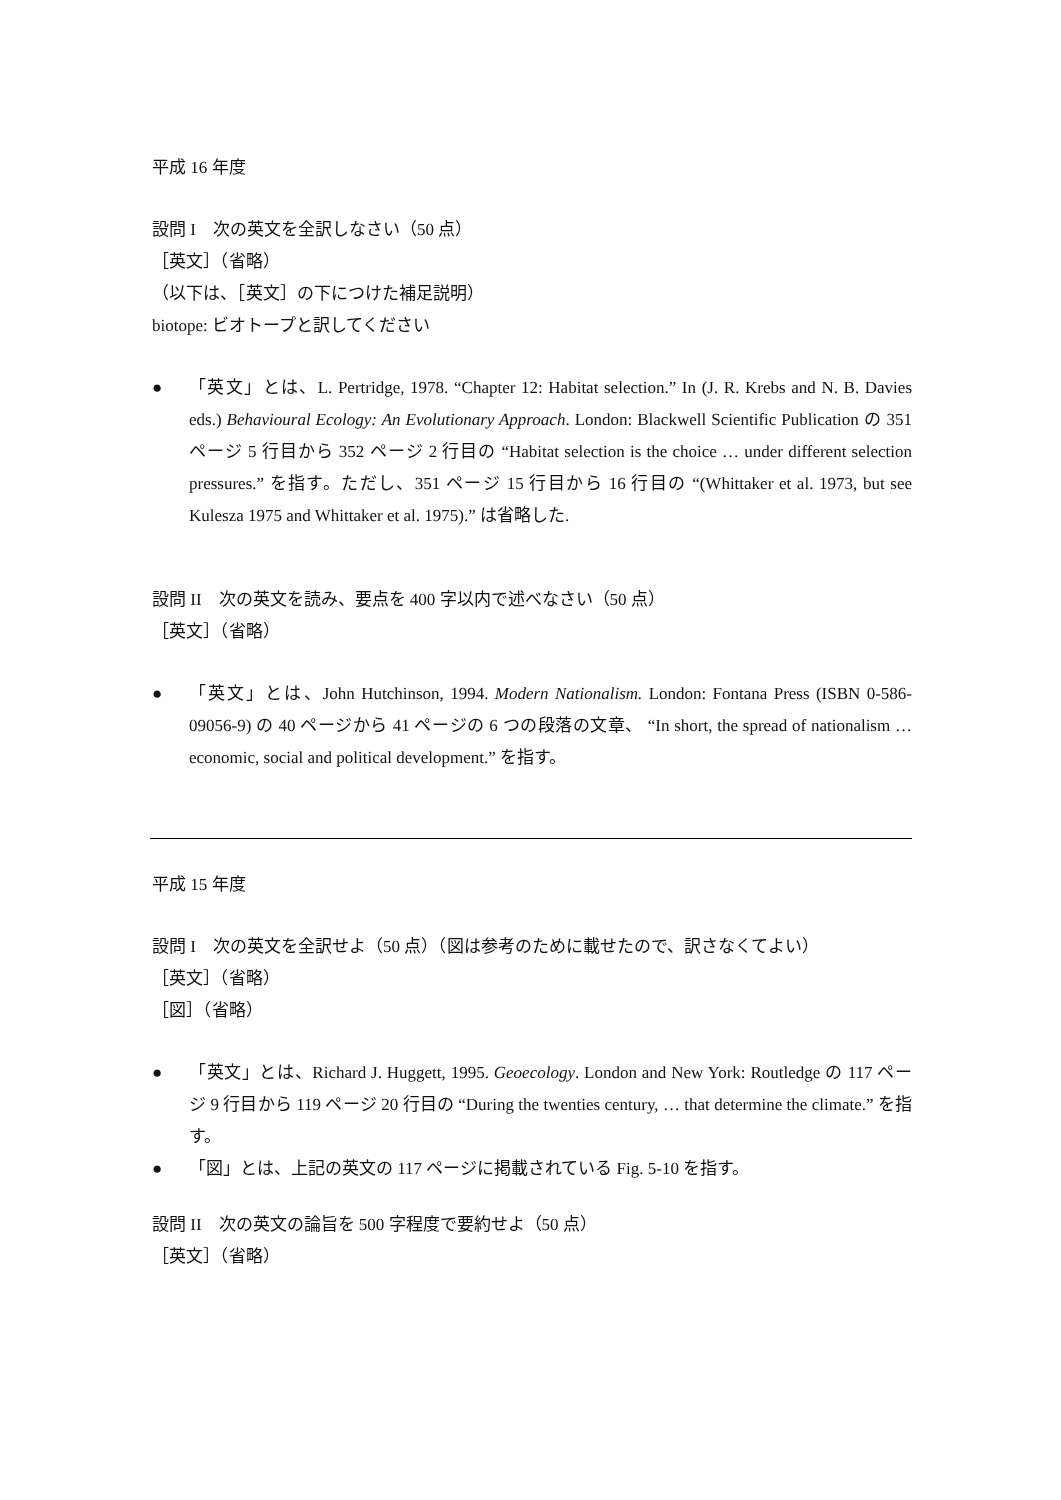平成 16 年度
設問 I　次の英文を全訳しなさい（50 点）
［英文］（省略）
（以下は、［英文］の下につけた補足説明）
biotope: ビオトープと訳してください
● 「英文」とは、L. Pertridge, 1978. “Chapter 12: Habitat selection.” In (J. R. Krebs and N. B. Davies eds.) Behavioural Ecology: An Evolutionary Approach. London: Blackwell Scientific Publication の 351 ページ 5 行目から 352 ページ 2 行目の “Habitat selection is the choice … under different selection pressures.” を指す。ただし、351 ページ 15 行目から 16 行目の “(Whittaker et al. 1973, but see Kulesza 1975 and Whittaker et al. 1975).” は省略した.
設問 II　次の英文を読み、要点を 400 字以内で述べなさい（50 点）
［英文］（省略）
● 「英文」とは、John Hutchinson, 1994. Modern Nationalism. London: Fontana Press (ISBN 0-586-09056-9) の 40 ページから 41 ページの 6 つの段落の文章、 “In short, the spread of nationalism … economic, social and political development.” を指す。
平成 15 年度
設問 I　次の英文を全訳せよ（50 点）（図は参考のために載せたので、訳さなくてよい）
［英文］（省略）
［図］（省略）
● 「英文」とは、Richard J. Huggett, 1995. Geoecology. London and New York: Routledge の 117 ページ 9 行目から 119 ページ 20 行目の “During the twenties century, … that determine the climate.” を指す。
● 「図」とは、上記の英文の 117 ページに掲載されている Fig. 5-10 を指す。
設問 II　次の英文の論旨を 500 字程度で要約せよ（50 点）
［英文］（省略）